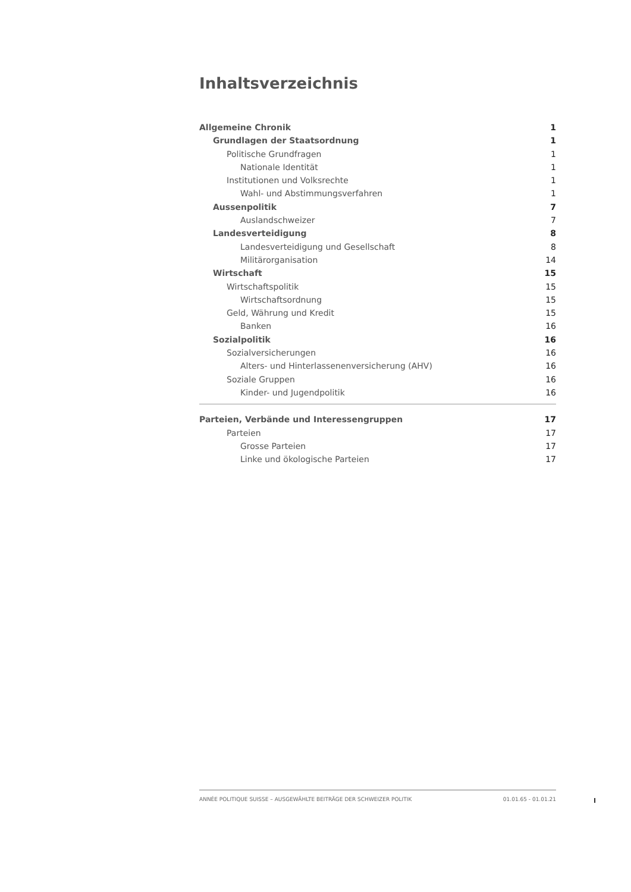Inhaltsverzeichnis
Allgemeine Chronik 1
Grundlagen der Staatsordnung 1
Politische Grundfragen 1
Nationale Identität 1
Institutionen und Volksrechte 1
Wahl- und Abstimmungsverfahren 1
Aussenpolitik 7
Auslandschweizer 7
Landesverteidigung 8
Landesverteidigung und Gesellschaft 8
Militärorganisation 14
Wirtschaft 15
Wirtschaftspolitik 15
Wirtschaftsordnung 15
Geld, Währung und Kredit 15
Banken 16
Sozialpolitik 16
Sozialversicherungen 16
Alters- und Hinterlassenenversicherung (AHV) 16
Soziale Gruppen 16
Kinder- und Jugendpolitik 16
Parteien, Verbände und Interessengruppen 17
Parteien 17
Grosse Parteien 17
Linke und ökologische Parteien 17
ANNÉE POLITIQUE SUISSE – AUSGEWÄHLTE BEITRÄGE DER SCHWEIZER POLITIK 01.01.65 - 01.01.21
I